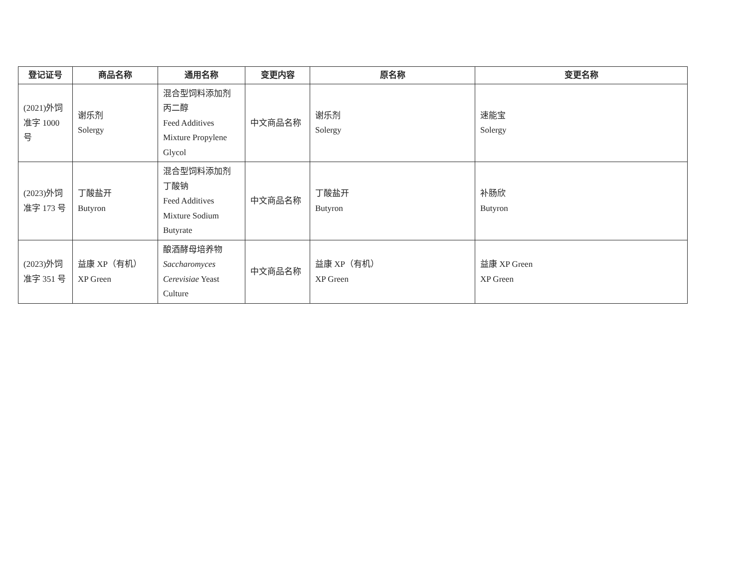| 登记证号 | 商品名称 | 通用名称 | 变更内容 | 原名称 | 变更名称 |
| --- | --- | --- | --- | --- | --- |
| (2021)外饲 准字 1000 号 | 谢乐剂 Solergy | 混合型饲料添加剂 丙二醇 Feed Additives Mixture Propylene Glycol | 中文商品名称 | 谢乐剂 Solergy | 速能宝 Solergy |
| (2023)外饲 准字 173 号 | 丁酸盐开 Butyron | 混合型饲料添加剂 丁酸钠 Feed Additives Mixture Sodium Butyrate | 中文商品名称 | 丁酸盐开 Butyron | 补肠欣 Butyron |
| (2023)外饲 准字 351 号 | 益康 XP（有机） XP Green | 酿酒酵母培养物 Saccharomyces Cerevisiae Yeast Culture | 中文商品名称 | 益康 XP（有机） XP Green | 益康 XP Green XP Green |